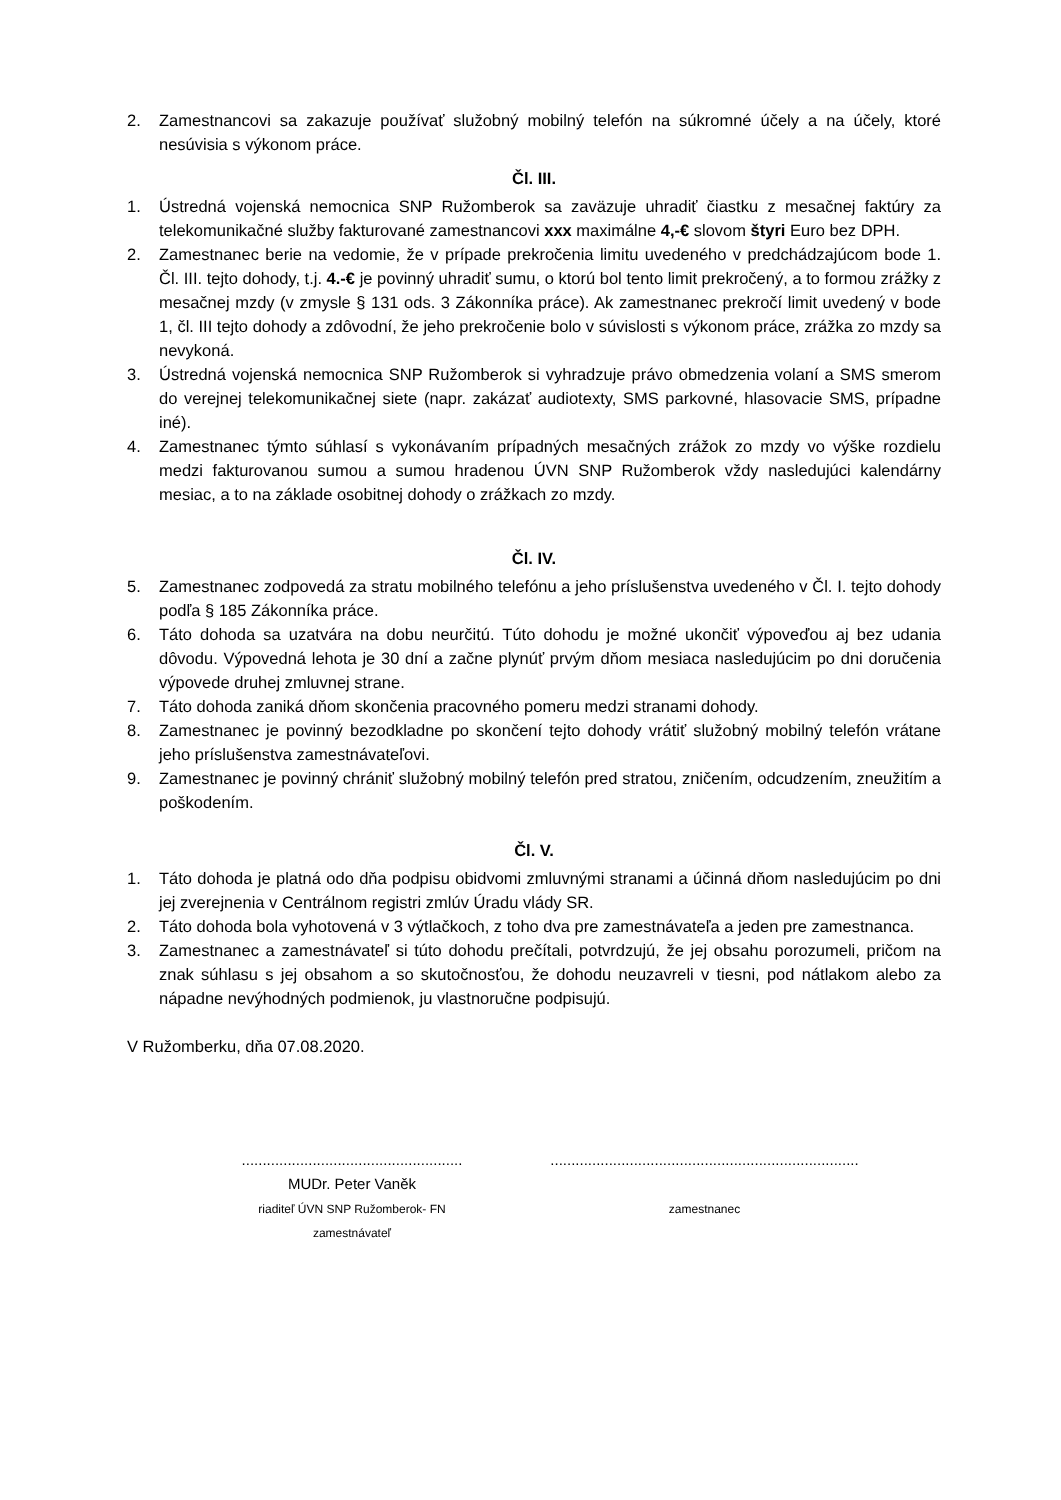2. Zamestnancovi sa zakazuje používať služobný mobilný telefón na súkromné účely a na účely, ktoré nesúvisia s výkonom práce.
Čl. III.
1. Ústredná vojenská nemocnica SNP Ružomberok sa zaväzuje uhradiť čiastku z mesačnej faktúry za telekomunikačné služby fakturované zamestnancovi xxx maximálne 4,-€ slovom štyri Euro bez DPH.
2. Zamestnanec berie na vedomie, že v prípade prekročenia limitu uvedeného v predchádzajúcom bode 1. Čl. III. tejto dohody, t.j. 4.-€ je povinný uhradiť sumu, o ktorú bol tento limit prekročený, a to formou zrážky z mesačnej mzdy (v zmysle § 131 ods. 3 Zákonníka práce). Ak zamestnanec prekročí limit uvedený v bode 1, čl. III tejto dohody a zdôvodní, že jeho prekročenie bolo v súvislosti s výkonom práce, zrážka zo mzdy sa nevykoná.
3. Ústredná vojenská nemocnica SNP Ružomberok si vyhradzuje právo obmedzenia volaní a SMS smerom do verejnej telekomunikačnej siete (napr. zakázať audiotexty, SMS parkovné, hlasovacie SMS, prípadne iné).
4. Zamestnanec týmto súhlasí s vykonávaním prípadných mesačných zrážok zo mzdy vo výške rozdielu medzi fakturovanou sumou a sumou hradenou ÚVN SNP Ružomberok vždy nasledujúci kalendárny mesiac, a to na základe osobitnej dohody o zrážkach zo mzdy.
Čl. IV.
5. Zamestnanec zodpovedá za stratu mobilného telefónu a jeho príslušenstva uvedeného v Čl. I. tejto dohody podľa § 185 Zákonníka práce.
6. Táto dohoda sa uzatvára na dobu neurčitú. Túto dohodu je možné ukončiť výpoveďou aj bez udania dôvodu. Výpovedná lehota je 30 dní a začne plynúť prvým dňom mesiaca nasledujúcim po dni doručenia výpovede druhej zmluvnej strane.
7. Táto dohoda zaniká dňom skončenia pracovného pomeru medzi stranami dohody.
8. Zamestnanec je povinný bezodkladne po skončení tejto dohody vrátiť služobný mobilný telefón vrátane jeho príslušenstva zamestnávateľovi.
9. Zamestnanec je povinný chrániť služobný mobilný telefón pred stratou, zničením, odcudzením, zneužitím a poškodením.
Čl. V.
1. Táto dohoda je platná odo dňa podpisu obidvomi zmluvnými stranami a účinná dňom nasledujúcim po dni jej zverejnenia v Centrálnom registri zmlúv Úradu vlády SR.
2. Táto dohoda bola vyhotovená v 3 výtlačkoch, z toho dva pre zamestnávateľa a jeden pre zamestnanca.
3. Zamestnanec a zamestnávateľ si túto dohodu prečítali, potvrdzujú, že jej obsahu porozumeli, pričom na znak súhlasu s jej obsahom a so skutočnosťou, že dohodu neuzavreli v tiesni, pod nátlakom alebo za nápadne nevýhodných podmienok, ju vlastnoručne podpisujú.
V Ružomberku, dňa 07.08.2020.
.....................................................
MUDr. Peter Vaněk
riaditeľ ÚVN SNP Ružomberok- FN
zamestnávateľ
..........................................................................
zamestnanec